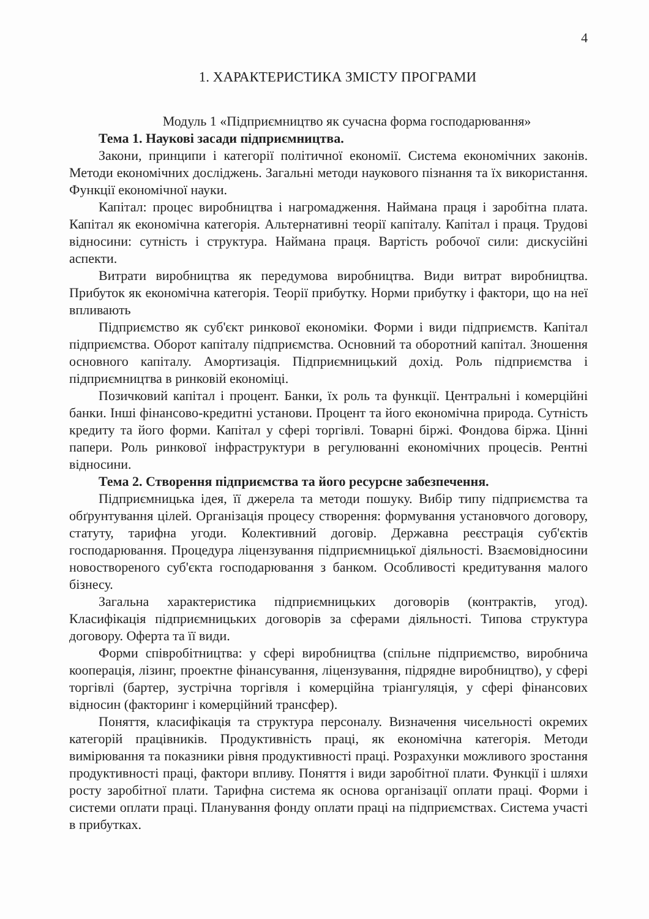4
1. ХАРАКТЕРИСТИКА ЗМІСТУ ПРОГРАМИ
Модуль 1 «Підприємництво як сучасна форма господарювання»
Тема 1. Наукові засади підприємництва.
Закони, принципи і категорії політичної економії. Система економічних законів. Методи економічних досліджень. Загальні методи наукового пізнання та їх використання. Функції економічної науки.
Капітал: процес виробництва і нагромадження. Наймана праця і заробітна плата. Капітал як економічна категорія. Альтернативні теорії капіталу. Капітал і праця. Трудові відносини: сутність і структура. Наймана праця. Вартість робочої сили: дискусійні аспекти.
Витрати виробництва як передумова виробництва. Види витрат виробництва. Прибуток як економічна категорія. Теорії прибутку. Норми прибутку і фактори, що на неї впливають
Підприємство як суб'єкт ринкової економіки. Форми і види підприємств. Капітал підприємства. Оборот капіталу підприємства. Основний та оборотний капітал. Зношення основного капіталу. Амортизація. Підприємницький дохід. Роль підприємства і підприємництва в ринковій економіці.
Позичковий капітал і процент. Банки, їх роль та функції. Центральні і комерційні банки. Інші фінансово-кредитні установи. Процент та його економічна природа. Сутність кредиту та його форми. Капітал у сфері торгівлі. Товарні біржі. Фондова біржа. Цінні папери. Роль ринкової інфраструктури в регулюванні економічних процесів. Рентні відносини.
Тема 2. Створення підприємства та його ресурсне забезпечення.
Підприємницька ідея, її джерела та методи пошуку. Вибір типу підприємства та обґрунтування цілей. Організація процесу створення: формування установчого договору, статуту, тарифна угоди. Колективний договір. Державна реєстрація суб'єктів господарювання. Процедура ліцензування підприємницької діяльності. Взаємовідносини новоствореного суб'єкта господарювання з банком. Особливості кредитування малого бізнесу.
Загальна характеристика підприємницьких договорів (контрактів, угод). Класифікація підприємницьких договорів за сферами діяльності. Типова структура договору. Оферта та її види.
Форми співробітництва: у сфері виробництва (спільне підприємство, виробнича кооперація, лізинг, проектне фінансування, ліцензування, підрядне виробництво), у сфері торгівлі (бартер, зустрічна торгівля і комерційна тріангуляція, у сфері фінансових відносин (факторинг і комерційний трансфер).
Поняття, класифікація та структура персоналу. Визначення чисельності окремих категорій працівників. Продуктивність праці, як економічна категорія. Методи вимірювання та показники рівня продуктивності праці. Розрахунки можливого зростання продуктивності праці, фактори впливу. Поняття і види заробітної плати. Функції і шляхи росту заробітної плати. Тарифна система як основа організації оплати праці. Форми і системи оплати праці. Планування фонду оплати праці на підприємствах. Система участі в прибутках.